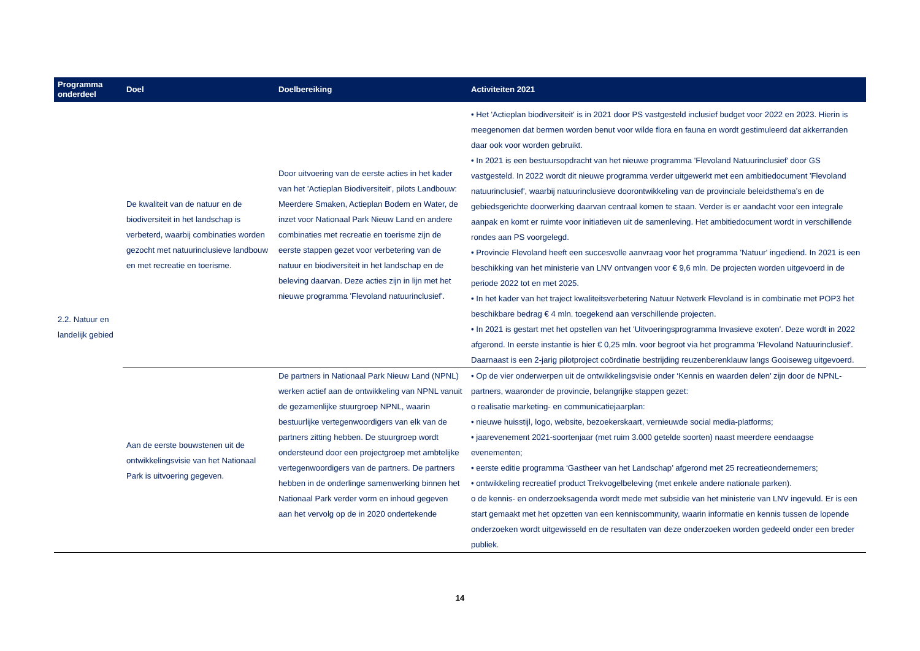| Programma onderdeel | Doel | Doelbereiking | Activiteiten 2021 |
| --- | --- | --- | --- |
| 2.2. Natuur en landelijk gebied | De kwaliteit van de natuur en de biodiversiteit in het landschap is verbeterd, waarbij combinaties worden gezocht met natuurinclusieve landbouw en met recreatie en toerisme. | Door uitvoering van de eerste acties in het kader van het 'Actieplan Biodiversiteit', pilots Landbouw: Meerdere Smaken, Actieplan Bodem en Water, de inzet voor Nationaal Park Nieuw Land en andere combinaties met recreatie en toerisme zijn de eerste stappen gezet voor verbetering van de natuur en biodiversiteit in het landschap en de beleving daarvan. Deze acties zijn in lijn met het nieuwe programma 'Flevoland natuurinclusief'. | • Het 'Actieplan biodiversiteit' is in 2021 door PS vastgesteld inclusief budget voor 2022 en 2023. Hierin is meegenomen dat bermen worden benut voor wilde flora en fauna en wordt gestimuleerd dat akkerranden daar ook voor worden gebruikt. • In 2021 is een bestuursopdracht van het nieuwe programma 'Flevoland Natuurinclusief' door GS vastgesteld. In 2022 wordt dit nieuwe programma verder uitgewerkt met een ambitiedocument 'Flevoland natuurinclusief', waarbij natuurinclusieve doorontwikkeling van de provinciale beleidsthema’s en de gebiedsgerichte doorwerking daarvan centraal komen te staan. Verder is er aandacht voor een integrale aanpak en komt er ruimte voor initiatieven uit de samenleving. Het ambitiedocument wordt in verschillende rondes aan PS voorgelegd. • Provincie Flevoland heeft een succesvolle aanvraag voor het programma 'Natuur' ingediend. In 2021 is een beschikking van het ministerie van LNV ontvangen voor € 9,6 mln. De projecten worden uitgevoerd in de periode 2022 tot en met 2025. • In het kader van het traject kwaliteitsverbetering Natuur Netwerk Flevoland is in combinatie met POP3 het beschikbare bedrag € 4 mln. toegekend aan verschillende projecten. • In 2021 is gestart met het opstellen van het 'Uitvoeringsprogramma Invasieve exoten'. Deze wordt in 2022 afgerond. In eerste instantie is hier € 0,25 mln. voor begroot via het programma 'Flevoland Natuurinclusief'. Daarnaast is een 2-jarig pilotproject coördinatie bestrijding reuzenberenklauw langs Gooiseweg uitgevoerd. |
| | Aan de eerste bouwstenen uit de ontwikkelingsvisie van het Nationaal Park is uitvoering gegeven. | De partners in Nationaal Park Nieuw Land (NPNL) werken actief aan de ontwikkeling van NPNL vanuit de gezamenlijke stuurgroep NPNL, waarin bestuurlijke vertegenwoordigers van elk van de partners zitting hebben. De stuurgroep wordt ondersteund door een projectgroep met ambtelijke vertegenwoordigers van de partners. De partners hebben in de onderlinge samenwerking binnen het Nationaal Park verder vorm en inhoud gegeven aan het vervolg op de in 2020 ondertekende | • Op de vier onderwerpen uit de ontwikkelingsvisie onder ‘Kennis en waarden delen’ zijn door de NPNL-partners, waaronder de provincie, belangrijke stappen gezet: o realisatie marketing- en communicatiejaarplan: • nieuwe huisstijl, logo, website, bezoekerskaart, vernieuwde social media-platforms; • jaarevenement 2021-soortenjaar (met ruim 3.000 getelde soorten) naast meerdere eendaagse evenementen; • eerste editie programma ‘Gastheer van het Landschap’ afgerond met 25 recreatieondernemers; • ontwikkeling recreatief product Trekvogelbeleving (met enkele andere nationale parken). o de kennis- en onderzoeksagenda wordt mede met subsidie van het ministerie van LNV ingevuld. Er is een start gemaakt met het opzetten van een kenniscommunity, waarin informatie en kennis tussen de lopende onderzoeken wordt uitgewisseld en de resultaten van deze onderzoeken worden gedeeld onder een breder publiek. |
14